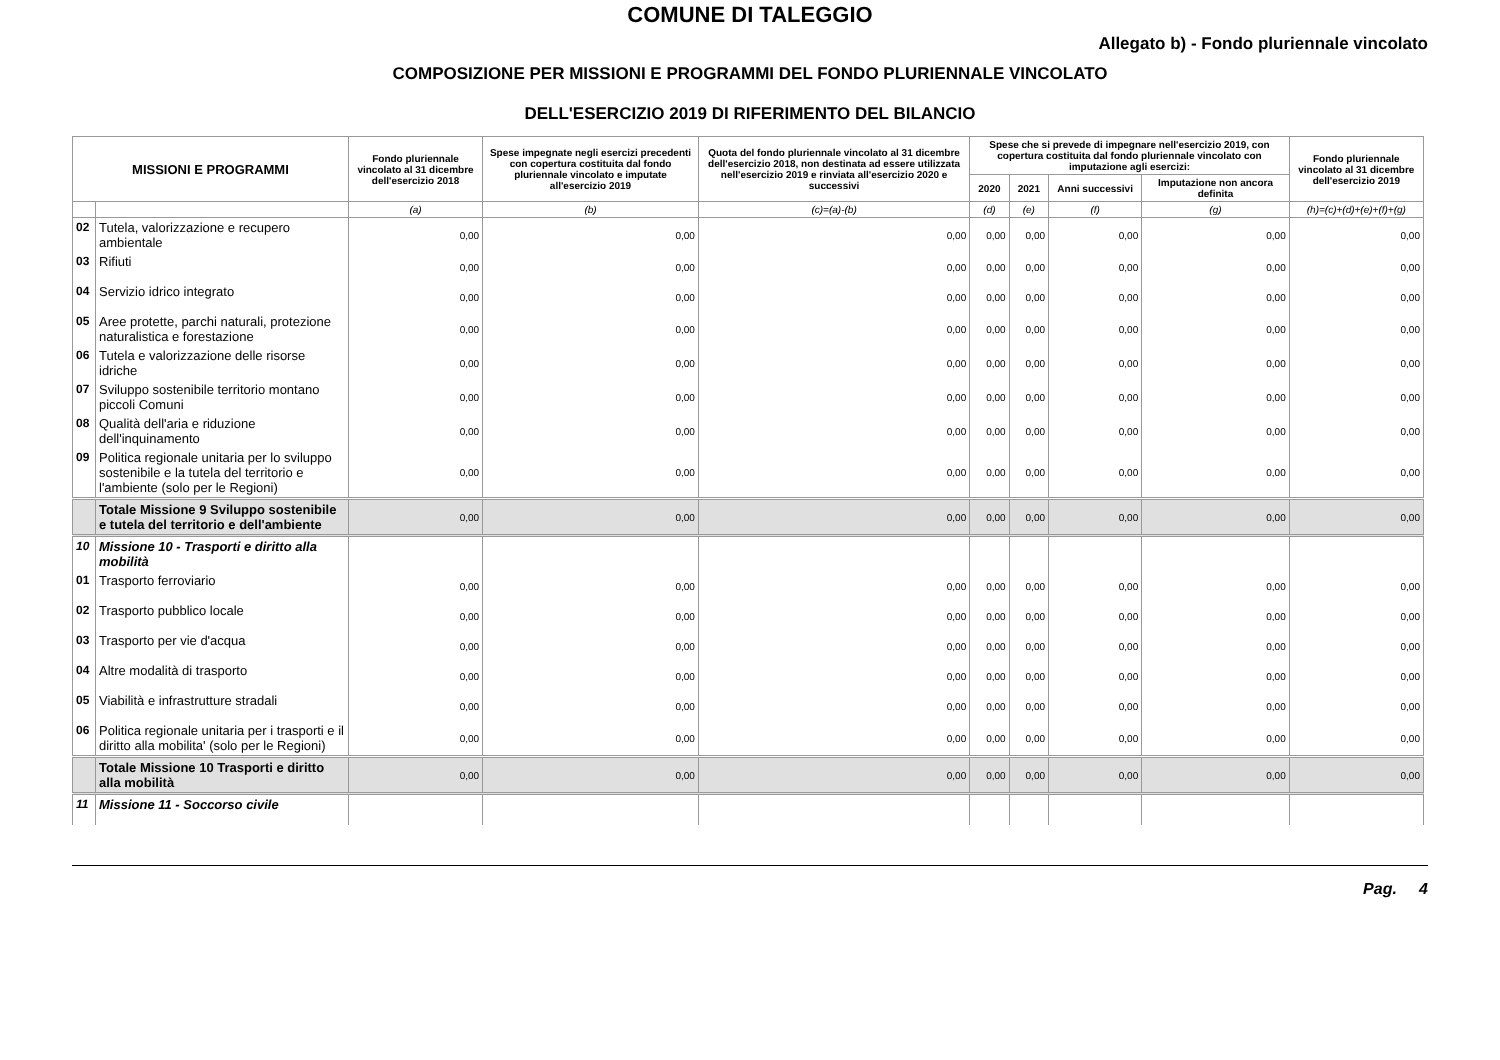COMUNE DI TALEGGIO
Allegato b) - Fondo pluriennale vincolato
COMPOSIZIONE PER MISSIONI E PROGRAMMI DEL FONDO PLURIENNALE VINCOLATO
DELL'ESERCIZIO 2019 DI RIFERIMENTO DEL BILANCIO
| MISSIONI E PROGRAMMI | | Fondo pluriennale vincolato al 31 dicembre dell'esercizio 2018 | Spese impegnate negli esercizi precedenti con copertura costituita dal fondo pluriennale vincolato e imputate all'esercizio 2019 | Quota del fondo pluriennale vincolato al 31 dicembre dell'esercizio 2018, non destinata ad essere utilizzata nell'esercizio 2019 e rinviata all'esercizio 2020 e successivi | Spese che si prevede di impegnare nell'esercizio 2019, con copertura costituita dal fondo pluriennale vincolato con imputazione agli esercizi: | | | | Fondo pluriennale vincolato al 31 dicembre dell'esercizio 2019 |
| --- | --- | --- | --- | --- | --- | --- | --- | --- | --- |
| | | | | | 2020 | 2021 | Anni successivi | Imputazione non ancora definita | |
| | | (a) | (b) | (c)=(a)-(b) | (d) | (e) | (f) | (g) | (h)=(c)+(d)+(e)+(f)+(g) |
| 02 | Tutela, valorizzazione e recupero ambientale | 0,00 | 0,00 | 0,00 | 0,00 | 0,00 | 0,00 | 0,00 | 0,00 |
| 03 | Rifiuti | 0,00 | 0,00 | 0,00 | 0,00 | 0,00 | 0,00 | 0,00 | 0,00 |
| 04 | Servizio idrico integrato | 0,00 | 0,00 | 0,00 | 0,00 | 0,00 | 0,00 | 0,00 | 0,00 |
| 05 | Aree protette, parchi naturali, protezione naturalistica e forestazione | 0,00 | 0,00 | 0,00 | 0,00 | 0,00 | 0,00 | 0,00 | 0,00 |
| 06 | Tutela e valorizzazione delle risorse idriche | 0,00 | 0,00 | 0,00 | 0,00 | 0,00 | 0,00 | 0,00 | 0,00 |
| 07 | Sviluppo sostenibile territorio montano piccoli Comuni | 0,00 | 0,00 | 0,00 | 0,00 | 0,00 | 0,00 | 0,00 | 0,00 |
| 08 | Qualità dell'aria e riduzione dell'inquinamento | 0,00 | 0,00 | 0,00 | 0,00 | 0,00 | 0,00 | 0,00 | 0,00 |
| 09 | Politica regionale unitaria per lo sviluppo sostenibile e la tutela del territorio e l'ambiente (solo per le Regioni) | 0,00 | 0,00 | 0,00 | 0,00 | 0,00 | 0,00 | 0,00 | 0,00 |
| | Totale Missione 9 Sviluppo sostenibile e tutela del territorio e dell'ambiente | 0,00 | 0,00 | 0,00 | 0,00 | 0,00 | 0,00 | 0,00 | 0,00 |
| 10 | Missione 10 - Trasporti e diritto alla mobilità | | | | | | | | |
| 01 | Trasporto ferroviario | 0,00 | 0,00 | 0,00 | 0,00 | 0,00 | 0,00 | 0,00 | 0,00 |
| 02 | Trasporto pubblico locale | 0,00 | 0,00 | 0,00 | 0,00 | 0,00 | 0,00 | 0,00 | 0,00 |
| 03 | Trasporto per vie d'acqua | 0,00 | 0,00 | 0,00 | 0,00 | 0,00 | 0,00 | 0,00 | 0,00 |
| 04 | Altre modalità di trasporto | 0,00 | 0,00 | 0,00 | 0,00 | 0,00 | 0,00 | 0,00 | 0,00 |
| 05 | Viabilità e infrastrutture stradali | 0,00 | 0,00 | 0,00 | 0,00 | 0,00 | 0,00 | 0,00 | 0,00 |
| 06 | Politica regionale unitaria per i trasporti e il diritto alla mobilita' (solo per le Regioni) | 0,00 | 0,00 | 0,00 | 0,00 | 0,00 | 0,00 | 0,00 | 0,00 |
| | Totale Missione 10 Trasporti e diritto alla mobilità | 0,00 | 0,00 | 0,00 | 0,00 | 0,00 | 0,00 | 0,00 | 0,00 |
| 11 | Missione 11 - Soccorso civile | | | | | | | | |
Pag. 4